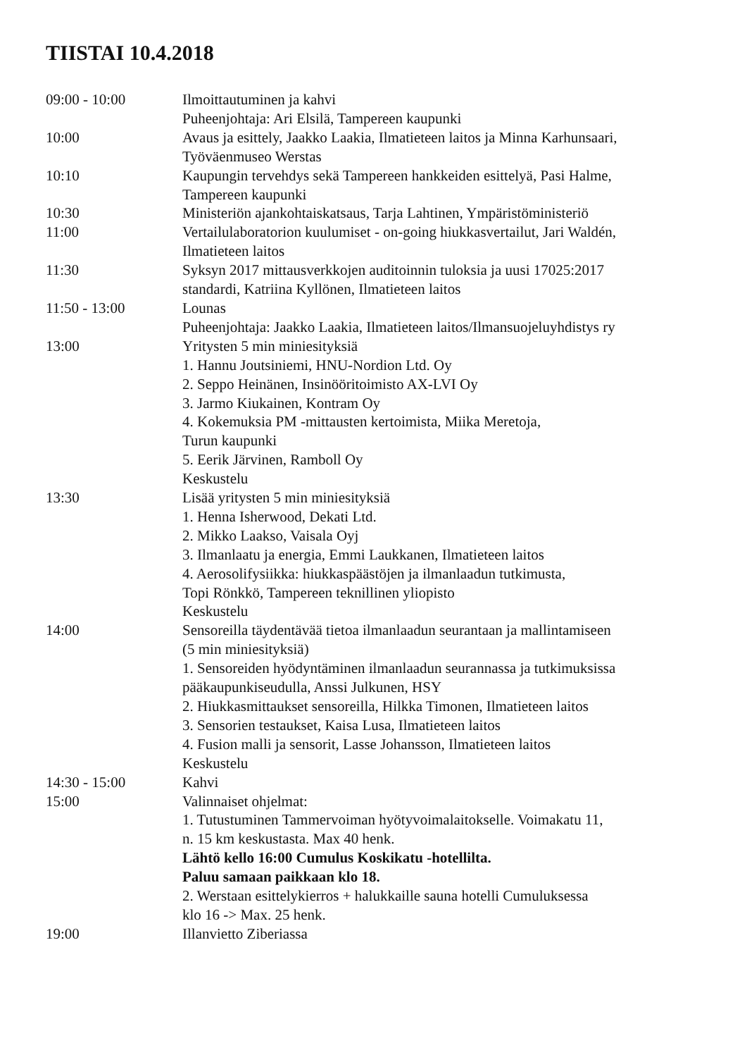TIISTAI 10.4.2018
09:00 - 10:00 Ilmoittautuminen ja kahvi
Puheenjohtaja: Ari Elsilä, Tampereen kaupunki
10:00 Avaus ja esittely, Jaakko Laakia, Ilmatieteen laitos ja Minna Karhunsaari,
Työväenmuseo Werstas
10:10 Kaupungin tervehdys sekä Tampereen hankkeiden esittelyä, Pasi Halme,
Tampereen kaupunki
10:30 Ministeriön ajankohtaiskatsaus, Tarja Lahtinen, Ympäristöministeriö
11:00 Vertailulaboratorion kuulumiset - on-going hiukkasvertailut, Jari Waldén,
Ilmatieteen laitos
11:30 Syksyn 2017 mittausverkkojen auditoinnin tuloksia ja uusi 17025:2017
standardi, Katriina Kyllönen, Ilmatieteen laitos
11:50 - 13:00 Lounas
Puheenjohtaja: Jaakko Laakia, Ilmatieteen laitos/Ilmansuojeluyhdistys ry
13:00 Yritysten 5 min miniesityksiä
1. Hannu Joutsiniemi, HNU-Nordion Ltd. Oy
2. Seppo Heinänen, Insinööritoimisto AX-LVI Oy
3. Jarmo Kiukainen, Kontram Oy
4. Kokemuksia PM -mittausten kertoimista, Miika Meretoja,
Turun kaupunki
5. Eerik Järvinen, Ramboll Oy
Keskustelu
13:30 Lisää yritysten 5 min miniesityksiä
1. Henna Isherwood, Dekati Ltd.
2. Mikko Laakso, Vaisala Oyj
3. Ilmanlaatu ja energia, Emmi Laukkanen, Ilmatieteen laitos
4. Aerosolifysiikka: hiukkaspäästöjen ja ilmanlaadun tutkimusta,
Topi Rönkkö, Tampereen teknillinen yliopisto
Keskustelu
14:00 Sensoreilla täydentävää tietoa ilmanlaadun seurantaan ja mallintamiseen
(5 min miniesityksiä)
1. Sensoreiden hyödyntäminen ilmanlaadun seurannassa ja tutkimuksissa
pääkaupunkiseudulla, Anssi Julkunen, HSY
2. Hiukkasmittaukset sensoreilla, Hilkka Timonen, Ilmatieteen laitos
3. Sensorien testaukset, Kaisa Lusa, Ilmatieteen laitos
4. Fusion malli ja sensorit, Lasse Johansson, Ilmatieteen laitos
Keskustelu
14:30 - 15:00 Kahvi
15:00 Valinnaiset ohjelmat:
1. Tutustuminen Tammervoiman hyötyvoimalaitokselle. Voimakatu 11,
n. 15 km keskustasta. Max 40 henk.
Lähtö kello 16:00 Cumulus Koskikatu -hotellilta.
Paluu samaan paikkaan klo 18.
2. Werstaan esittelykierros + halukkaille sauna hotelli Cumuluksessa
klo 16 -> Max. 25 henk.
19:00 Illanvietto Ziberiassa